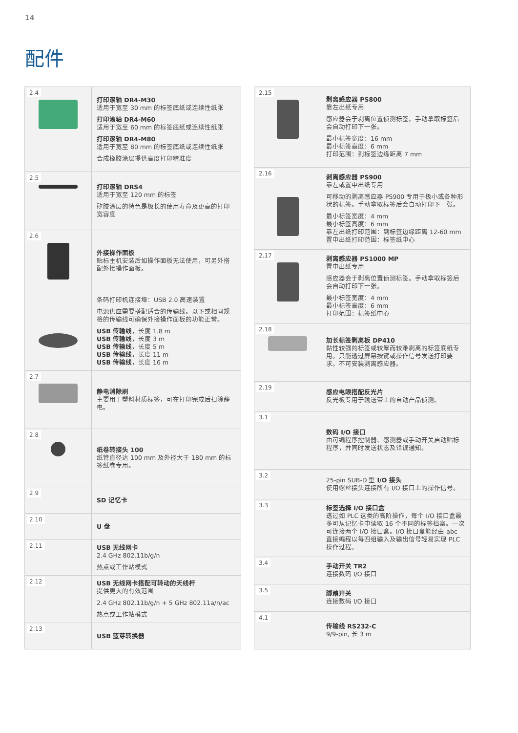14
配件
| 2.4 | 打印滚轴 DR4-M30 适用于宽至 30 mm 的标签底纸或连续性纸张 打印滚轴 DR4-M60 适用于宽至 60 mm 的标签底纸或连续性纸张 打印滚轴 DR4-M80 适用于宽至 80 mm 的标签底纸或连续性纸张 合成橡胶涂层提供高度打印精准度 |
| 2.5 | 打印滚轴 DRS4 适用于宽至 120 mm 的标签 矽胶涂层的特色是极长的使用寿命及更高的打印宽容度 |
| 2.6 | 外接操作面板 贴标主机安装后如操作面板无法使用，可另外搭配外接操作面板。 |
| | 条码打印机连接埠：USB 2.0 高速装置 电源供应需要搭配适合的传输线。以下或相同规格的传输线可确保外接操作面板的功能正常。 USB 传输线 ，长度 1.8 m USB 传输线 ，长度 3 m USB 传输线 ，长度 5 m USB 传输线 ，长度 11 m USB 传输线 ，长度 16 m |
| 2.7 | 静电消除刷 主要用于塑料材质标签，可在打印完成后扫除静电。 |
| 2.8 | 纸卷转接头 100 纸管直径达 100 mm 及外径大于 180 mm 的标签纸卷专用。 |
| 2.9 | SD 记忆卡 |
| 2.10 | U 盘 |
| 2.11 | USB 无线网卡 2.4 GHz 802.11b/g/n 热点或工作站模式 |
| 2.12 | USB 无线网卡搭配可转动的天线杆 提供更大的有效范围 2.4 GHz 802.11b/g/n + 5 GHz 802.11a/n/ac 热点或工作站模式 |
| 2.13 | USB 蓝芽转换器 |
| 2.15 | 剥离感应器 PS800 靠左出纸专用 感应器会于剥离位置侦测标签。手动拿取标签后会自动打印下一张。 最小标签宽度：16 mm 最小标签高度：6 mm 打印范围：到标签边缘距离 7 mm |
| 2.16 | 剥离感应器 PS900 靠左或置中出纸专用 可移动的剥离感应器 PS900 专用于极小或各种形状的标签。手动拿取标签后会自动打印下一张。 最小标签宽度：4 mm 最小标签高度：6 mm 靠左出纸打印范围：到标签边缘距离 12-60 mm 置中出纸打印范围：标签纸中心 |
| 2.17 | 剥离感应器 PS1000 MP 置中出纸专用 感应器会于剥离位置侦测标签。手动拿取标签后会自动打印下一张。 最小标签宽度：4 mm 最小标签高度：6 mm 打印范围：标签纸中心 |
| 2.18 | 加长标签剥离板 DP410 黏性较强的标签或较厚而较难剥离的标签底纸专用。只能透过屏幕按键或操作信号发送打印要求。不可安装剥离感应器。 |
| 2.19 | 感应电眼搭配反光片 反光板专用于输送带上的自动产品侦测。 |
| 3.1 | 数码 I/O 接口 由可编程序控制器、感测器或手动开关启动贴标程序，并同时发送状态及错误通知。 |
| 3.2 | 25-pin SUB-D 型 I/O 接头 使用螺丝接头连接所有 I/O 接口上的操作信号。 |
| 3.3 | 标签选择 I/O 接口盒 透过如 PLC 这类的高阶操作，每个 I/O 接口盒最多可从记忆卡中读取 16 个不同的标签档案。一次可连接两个 I/O 接口盒。I/O 接口盒能经由 abc 直接编程以每四组输入及输出信号轻易实现 PLC 操作过程。 |
| 3.4 | 手动开关 TR2 连接数码 I/O 接口 |
| 3.5 | 脚踏开关 连接数码 I/O 接口 |
| 4.1 | 传输线 RS232-C 9/9-pin, 长 3 m |